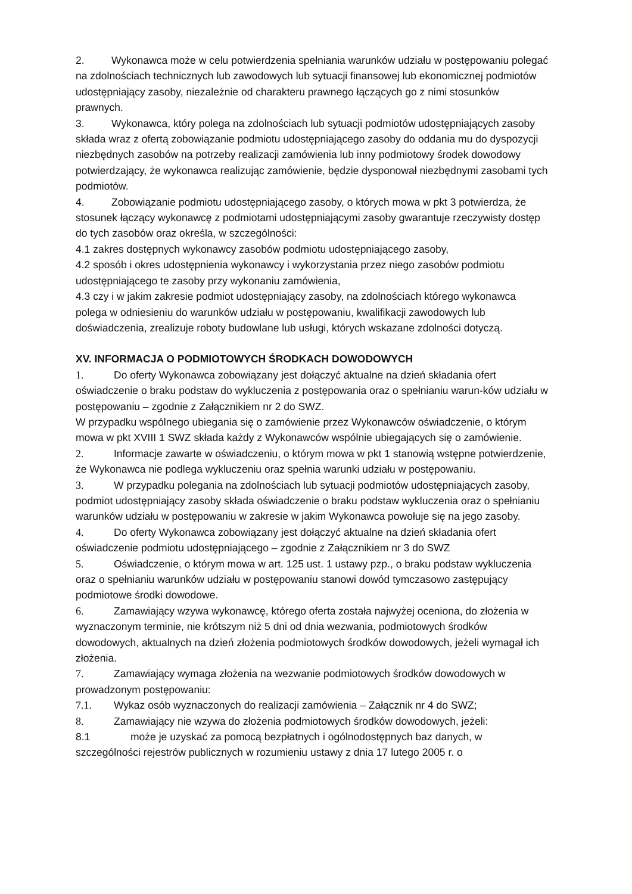2. Wykonawca może w celu potwierdzenia spełniania warunków udziału w postępowaniu polegać na zdolnościach technicznych lub zawodowych lub sytuacji finansowej lub ekonomicznej podmiotów udostępniający zasoby, niezależnie od charakteru prawnego łączących go z nimi stosunków prawnych.
3. Wykonawca, który polega na zdolnościach lub sytuacji podmiotów udostępniających zasoby składa wraz z ofertą zobowiązanie podmiotu udostępniającego zasoby do oddania mu do dyspozycji niezbędnych zasobów na potrzeby realizacji zamówienia lub inny podmiotowy środek dowodowy potwierdzający, że wykonawca realizując zamówienie, będzie dysponował niezbędnymi zasobami tych podmiotów.
4. Zobowiązanie podmiotu udostępniającego zasoby, o których mowa w pkt 3 potwierdza, że stosunek łączący wykonawcę z podmiotami udostępniającymi zasoby gwarantuje rzeczywisty dostęp do tych zasobów oraz określa, w szczególności:
4.1 zakres dostępnych wykonawcy zasobów podmiotu udostępniającego zasoby,
4.2 sposób i okres udostępnienia wykonawcy i wykorzystania przez niego zasobów podmiotu udostępniającego te zasoby przy wykonaniu zamówienia,
4.3 czy i w jakim zakresie podmiot udostępniający zasoby, na zdolnościach którego wykonawca polega w odniesieniu do warunków udziału w postępowaniu, kwalifikacji zawodowych lub doświadczenia, zrealizuje roboty budowlane lub usługi, których wskazane zdolności dotyczą.
XV. INFORMACJA O PODMIOTOWYCH ŚRODKACH DOWODOWYCH
1. Do oferty Wykonawca zobowiązany jest dołączyć aktualne na dzień składania ofert oświadczenie o braku podstaw do wykluczenia z postępowania oraz o spełnianiu warun-ków udziału w postępowaniu – zgodnie z Załącznikiem nr 2 do SWZ.
W przypadku wspólnego ubiegania się o zamówienie przez Wykonawców oświadczenie, o którym mowa w pkt XVIII 1 SWZ składa każdy z Wykonawców wspólnie ubiegających się o zamówienie.
2. Informacje zawarte w oświadczeniu, o którym mowa w pkt 1 stanowią wstępne potwierdzenie, że Wykonawca nie podlega wykluczeniu oraz spełnia warunki udziału w postępowaniu.
3. W przypadku polegania na zdolnościach lub sytuacji podmiotów udostępniających zasoby, podmiot udostępniający zasoby składa oświadczenie o braku podstaw wykluczenia oraz o spełnianiu warunków udziału w postępowaniu w zakresie w jakim Wykonawca powołuje się na jego zasoby.
4. Do oferty Wykonawca zobowiązany jest dołączyć aktualne na dzień składania ofert oświadczenie podmiotu udostępniającego – zgodnie z Załącznikiem nr 3 do SWZ
5. Oświadczenie, o którym mowa w art. 125 ust. 1 ustawy pzp., o braku podstaw wykluczenia oraz o spełnianiu warunków udziału w postępowaniu stanowi dowód tymczasowo zastępujący podmiotowe środki dowodowe.
6. Zamawiający wzywa wykonawcę, którego oferta została najwyżej oceniona, do złożenia w wyznaczonym terminie, nie krótszym niż 5 dni od dnia wezwania, podmiotowych środków dowodowych, aktualnych na dzień złożenia podmiotowych środków dowodowych, jeżeli wymagał ich złożenia.
7. Zamawiający wymaga złożenia na wezwanie podmiotowych środków dowodowych w prowadzonym postępowaniu:
7.1. Wykaz osób wyznaczonych do realizacji zamówienia – Załącznik nr 4 do SWZ;
8. Zamawiający nie wzywa do złożenia podmiotowych środków dowodowych, jeżeli:
8.1 może je uzyskać za pomocą bezpłatnych i ogólnodostępnych baz danych, w szczególności rejestrów publicznych w rozumieniu ustawy z dnia 17 lutego 2005 r. o